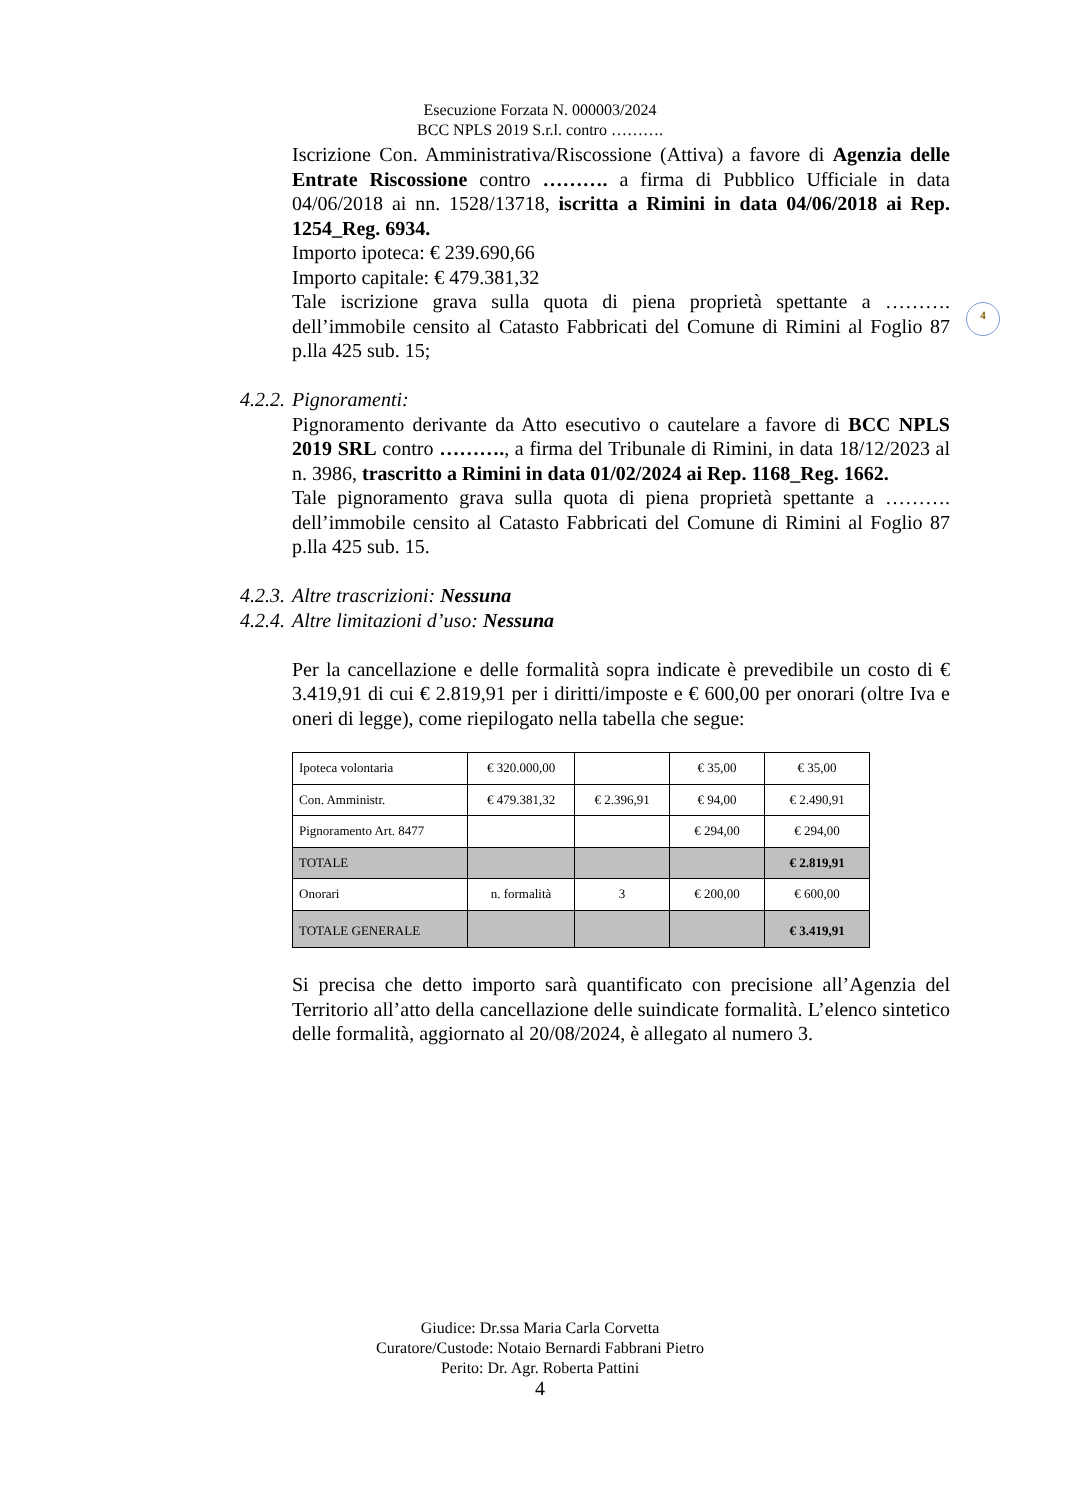Esecuzione Forzata N. 000003/2024
BCC NPLS 2019 S.r.l. contro ……….
4
Iscrizione Con. Amministrativa/Riscossione (Attiva) a favore di Agenzia delle Entrate Riscossione contro ………. a firma di Pubblico Ufficiale in data 04/06/2018 ai nn. 1528/13718, iscritta a Rimini in data 04/06/2018 ai Rep. 1254_Reg. 6934.
Importo ipoteca: € 239.690,66
Importo capitale: € 479.381,32
Tale iscrizione grava sulla quota di piena proprietà spettante a ………. dell’immobile censito al Catasto Fabbricati del Comune di Rimini al Foglio 87 p.lla 425 sub. 15;
4.2.2. Pignoramenti:
Pignoramento derivante da Atto esecutivo o cautelare a favore di BCC NPLS 2019 SRL contro ………., a firma del Tribunale di Rimini, in data 18/12/2023 al n. 3986, trascritto a Rimini in data 01/02/2024 ai Rep. 1168_Reg. 1662.
Tale pignoramento grava sulla quota di piena proprietà spettante a ………. dell’immobile censito al Catasto Fabbricati del Comune di Rimini al Foglio 87 p.lla 425 sub. 15.
4.2.3. Altre trascrizioni: Nessuna
4.2.4. Altre limitazioni d’uso: Nessuna
Per la cancellazione e delle formalità sopra indicate è prevedibile un costo di € 3.419,91 di cui € 2.819,91 per i diritti/imposte e € 600,00 per onorari (oltre Iva e oneri di legge), come riepilogato nella tabella che segue:
| Ipoteca volontaria | € 320.000,00 | | € 35,00 | € 35,00 |
| Con. Amministr. | € 479.381,32 | € 2.396,91 | € 94,00 | € 2.490,91 |
| Pignoramento Art. 8477 | | | € 294,00 | € 294,00 |
| TOTALE | | | | € 2.819,91 |
| Onorari | n. formalità | 3 | € 200,00 | € 600,00 |
| TOTALE GENERALE | | | | € 3.419,91 |
Si precisa che detto importo sarà quantificato con precisione all’Agenzia del Territorio all’atto della cancellazione delle suindicate formalità. L’elenco sintetico delle formalità, aggiornato al 20/08/2024, è allegato al numero 3.
Giudice: Dr.ssa Maria Carla Corvetta
Curatore/Custode: Notaio Bernardi Fabbrani Pietro
Perito: Dr. Agr. Roberta Pattini
4